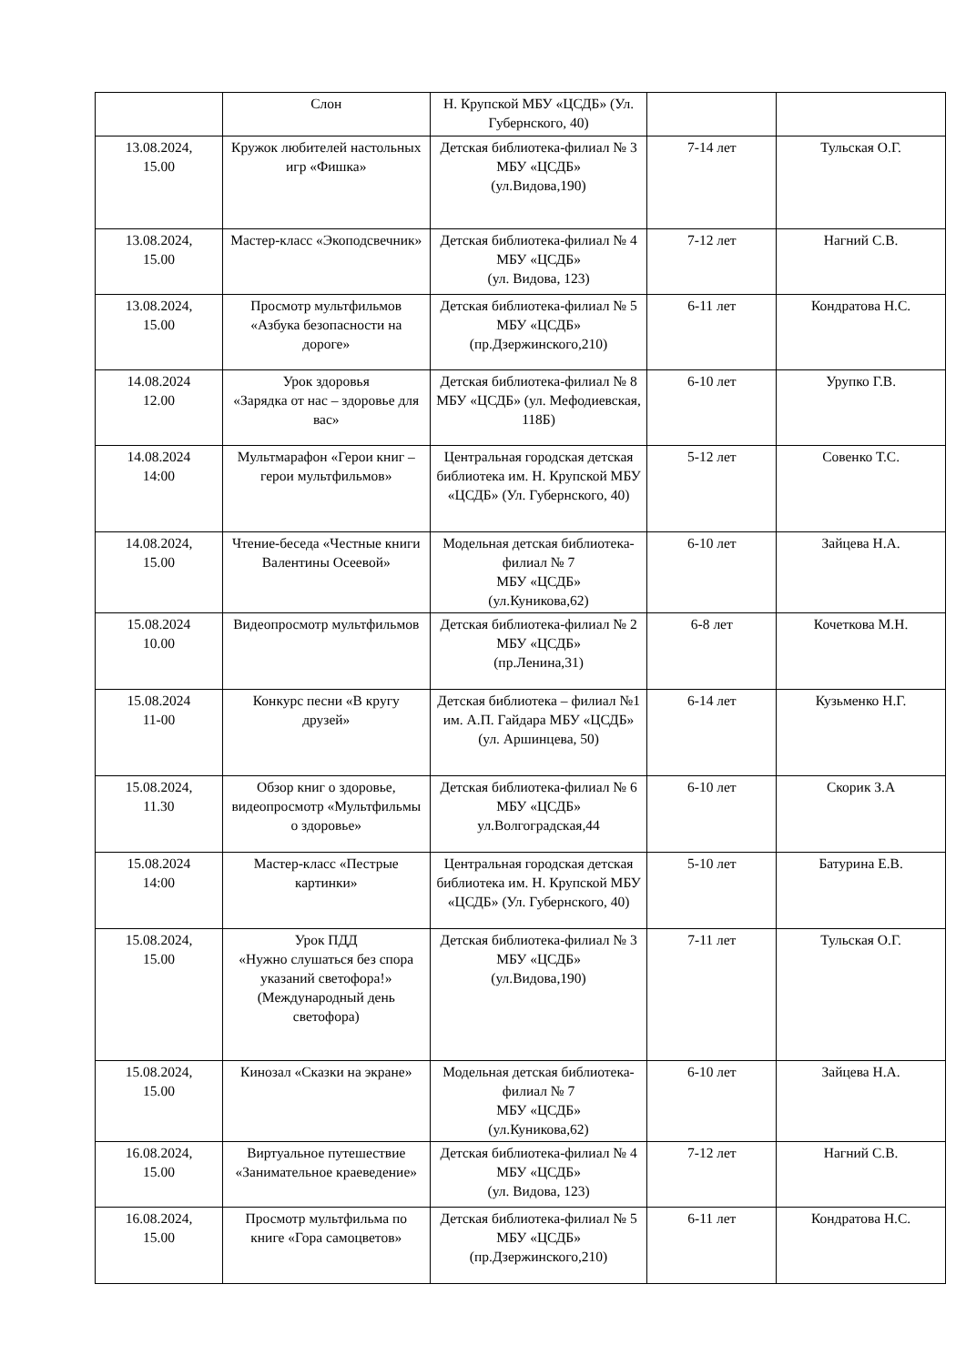| | Слон | Н. Крупской МБУ «ЦСДБ» (Ул. Губернского, 40) | | |
| 13.08.2024, 15.00 | Кружок любителей настольных игр «Фишка» | Детская библиотека-филиал № 3 МБУ «ЦСДБ» (ул.Видова,190) | 7-14 лет | Тульская О.Г. |
| 13.08.2024, 15.00 | Мастер-класс «Экоподсвечник» | Детская библиотека-филиал № 4 МБУ «ЦСДБ» (ул. Видова, 123) | 7-12 лет | Нагний С.В. |
| 13.08.2024, 15.00 | Просмотр мультфильмов «Азбука безопасности на дороге» | Детская библиотека-филиал № 5 МБУ «ЦСДБ» (пр.Дзержинского,210) | 6-11 лет | Кондратова Н.С. |
| 14.08.2024 12.00 | Урок здоровья «Зарядка от нас – здоровье для вас» | Детская библиотека-филиал № 8 МБУ «ЦСДБ» (ул. Мефодиевская, 118Б) | 6-10 лет | Урупко Г.В. |
| 14.08.2024 14:00 | Мультмарафон «Герои книг – герои мультфильмов» | Центральная городская детская библиотека им. Н. Крупской МБУ «ЦСДБ» (Ул. Губернского, 40) | 5-12 лет | Совенко Т.С. |
| 14.08.2024, 15.00 | Чтение-беседа «Честные книги Валентины Осеевой» | Модельная детская библиотека-филиал № 7 МБУ «ЦСДБ» (ул.Куникова,62) | 6-10 лет | Зайцева Н.А. |
| 15.08.2024 10.00 | Видеопросмотр мультфильмов | Детская библиотека-филиал № 2 МБУ «ЦСДБ» (пр.Ленина,31) | 6-8 лет | Кочеткова М.Н. |
| 15.08.2024 11-00 | Конкурс песни «В кругу друзей» | Детская библиотека – филиал №1 им. А.П. Гайдара МБУ «ЦСДБ» (ул. Аршинцева, 50) | 6-14 лет | Кузьменко Н.Г. |
| 15.08.2024, 11.30 | Обзор книг о здоровье, видеопросмотр «Мультфильмы о здоровье» | Детская библиотека-филиал № 6 МБУ «ЦСДБ» ул.Волгоградская,44 | 6-10 лет | Скорик З.А |
| 15.08.2024 14:00 | Мастер-класс «Пестрые картинки» | Центральная городская детская библиотека им. Н. Крупской МБУ «ЦСДБ» (Ул. Губернского, 40) | 5-10 лет | Батурина Е.В. |
| 15.08.2024, 15.00 | Урок ПДД «Нужно слушаться без спора указаний светофора!» (Международный день светофора) | Детская библиотека-филиал № 3 МБУ «ЦСДБ» (ул.Видова,190) | 7-11 лет | Тульская О.Г. |
| 15.08.2024, 15.00 | Кинозал «Сказки на экране» | Модельная детская библиотека-филиал № 7 МБУ «ЦСДБ» (ул.Куникова,62) | 6-10 лет | Зайцева Н.А. |
| 16.08.2024, 15.00 | Виртуальное путешествие «Занимательное краеведение» | Детская библиотека-филиал № 4 МБУ «ЦСДБ» (ул. Видова, 123) | 7-12 лет | Нагний С.В. |
| 16.08.2024, 15.00 | Просмотр мультфильма по книге «Гора самоцветов» | Детская библиотека-филиал № 5 МБУ «ЦСДБ» (пр.Дзержинского,210) | 6-11 лет | Кондратова Н.С. |